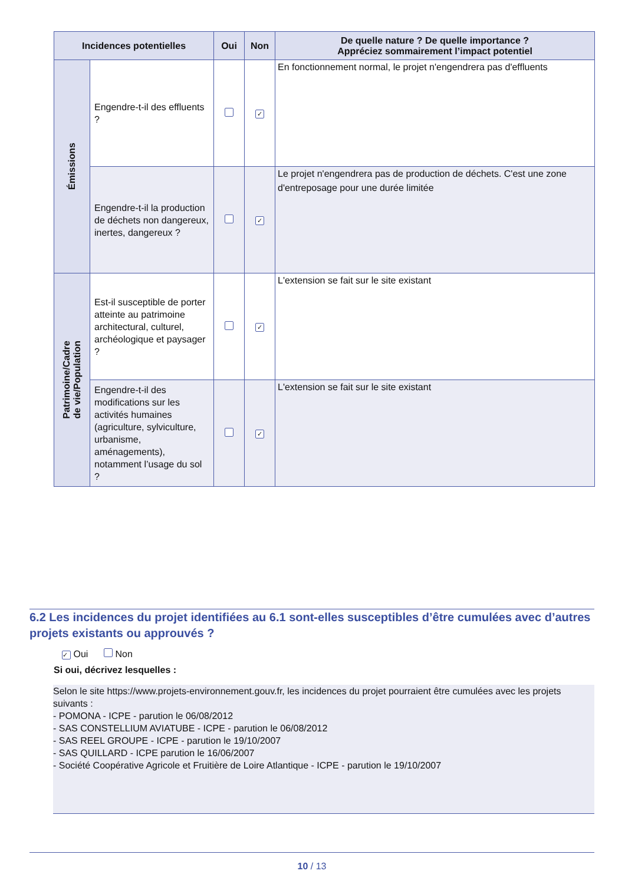| Incidences potentielles | | Oui | Non | De quelle nature ? De quelle importance ? Appréciez sommairement l’impact potentiel |
| --- | --- | --- | --- | --- |
| Émissions | Engendre-t-il des effluents ? | | ✓ | En fonctionnement normal, le projet n'engendrera pas d'effluents |
| | Engendre-t-il la production de déchets non dangereux, inertes, dangereux ? | | ✓ | Le projet n'engendrera pas de production de déchets. C'est une zone d'entreposage pour une durée limitée |
| Patrimoine/Cadre de vie/Population | Est-il susceptible de porter atteinte au patrimoine architectural, culturel, archéologique et paysager ? | | ✓ | L'extension se fait sur le site existant |
| | Engendre-t-il des modifications sur les activités humaines (agriculture, sylviculture, urbanisme, aménagements), notamment l’usage du sol ? | | ✓ | L'extension se fait sur le site existant |
6.2 Les incidences du projet identifiées au 6.1 sont-elles susceptibles d’être cumulées avec d’autres projets existants ou approuvés ?
✓ Oui Non
Si oui, décrivez lesquelles :
Selon le site https://www.projets-environnement.gouv.fr, les incidences du projet pourraient être cumulées avec les projets suivants :
- POMONA - ICPE - parution le 06/08/2012
- SAS CONSTELLIUM AVIATUBE - ICPE - parution le 06/08/2012
- SAS REEL GROUPE - ICPE - parution le 19/10/2007
- SAS QUILLARD - ICPE parution le 16/06/2007
- Société Coopérative Agricole et Fruitière de Loire Atlantique - ICPE - parution le 19/10/2007
10 / 13